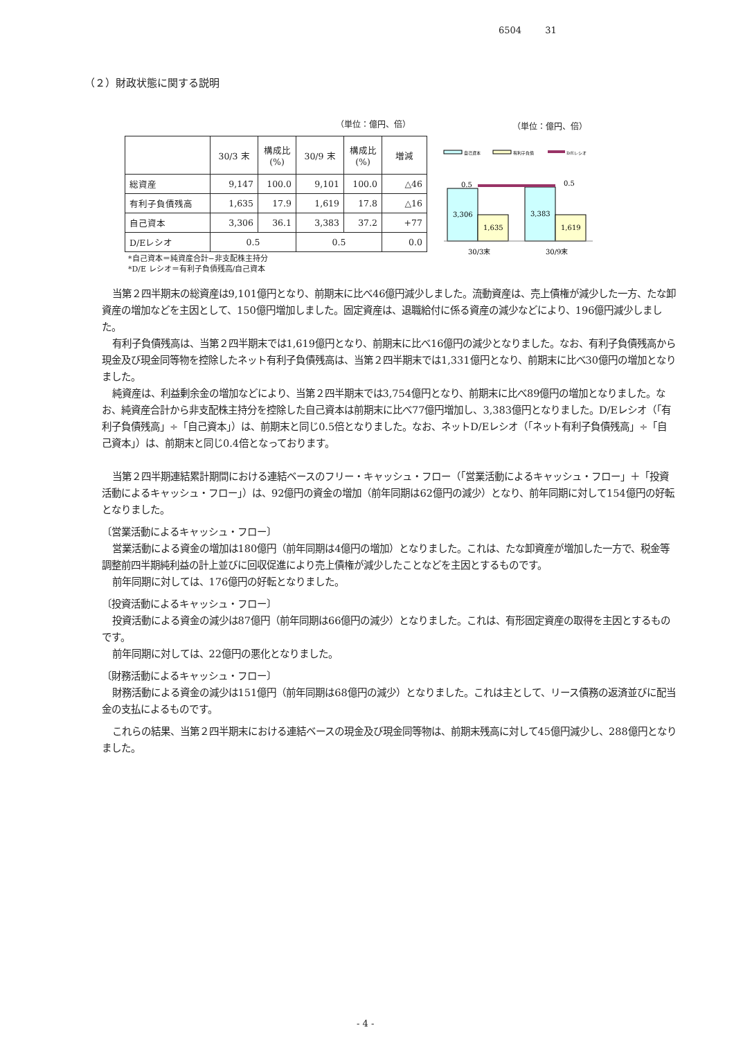6504 31
（２）財政状態に関する説明
（単位：億円、倍） （単位：億円、倍）
| | 30/3 末 | 構成比 (%) | 30/9 末 | 構成比 (%) | 増減 |
| --- | --- | --- | --- | --- | --- |
| 総資産 | 9,147 | 100.0 | 9,101 | 100.0 | △46 |
| 有利子負債残高 | 1,635 | 17.9 | 1,619 | 17.8 | △16 |
| 自己資本 | 3,306 | 36.1 | 3,383 | 37.2 | +77 |
| D/Eレシオ | 0.5 | | 0.5 | | 0.0 |
*自己資本＝純資産合計−非支配株主持分
*D/E レシオ＝有利子負債残高/自己資本
自己資本
有利子負債
D/Eレシオ
3,306
1,635
3,383
1,619
0.5
0.5
30/3末
30/9末
当第２四半期末の総資産は9,101億円となり、前期末に比べ46億円減少しました。流動資産は、売上債権が減少した一方、たな卸資産の増加などを主因として、150億円増加しました。固定資産は、退職給付に係る資産の減少などにより、196億円減少しました。
有利子負債残高は、当第２四半期末では1,619億円となり、前期末に比べ16億円の減少となりました。なお、有利子負債残高から現金及び現金同等物を控除したネット有利子負債残高は、当第２四半期末では1,331億円となり、前期末に比べ30億円の増加となりました。
純資産は、利益剰余金の増加などにより、当第２四半期末では3,754億円となり、前期末に比べ89億円の増加となりました。なお、純資産合計から非支配株主持分を控除した自己資本は前期末に比べ77億円増加し、3,383億円となりました。D/Eレシオ（「有利子負債残高」÷「自己資本」）は、前期末と同じ0.5倍となりました。なお、ネットD/Eレシオ（「ネット有利子負債残高」÷「自己資本」）は、前期末と同じ0.4倍となっております。
当第２四半期連結累計期間における連結ベースのフリー・キャッシュ・フロー（「営業活動によるキャッシュ・フロー」＋「投資活動によるキャッシュ・フロー」）は、92億円の資金の増加（前年同期は62億円の減少）となり、前年同期に対して154億円の好転となりました。
〔営業活動によるキャッシュ・フロー〕
営業活動による資金の増加は180億円（前年同期は4億円の増加）となりました。これは、たな卸資産が増加した一方で、税金等調整前四半期純利益の計上並びに回収促進により売上債権が減少したことなどを主因とするものです。
前年同期に対しては、176億円の好転となりました。
〔投資活動によるキャッシュ・フロー〕
投資活動による資金の減少は87億円（前年同期は66億円の減少）となりました。これは、有形固定資産の取得を主因とするものです。
前年同期に対しては、22億円の悪化となりました。
〔財務活動によるキャッシュ・フロー〕
財務活動による資金の減少は151億円（前年同期は68億円の減少）となりました。これは主として、リース債務の返済並びに配当金の支払によるものです。
これらの結果、当第２四半期末における連結ベースの現金及び現金同等物は、前期末残高に対して45億円減少し、288億円となりました。
- 4 -